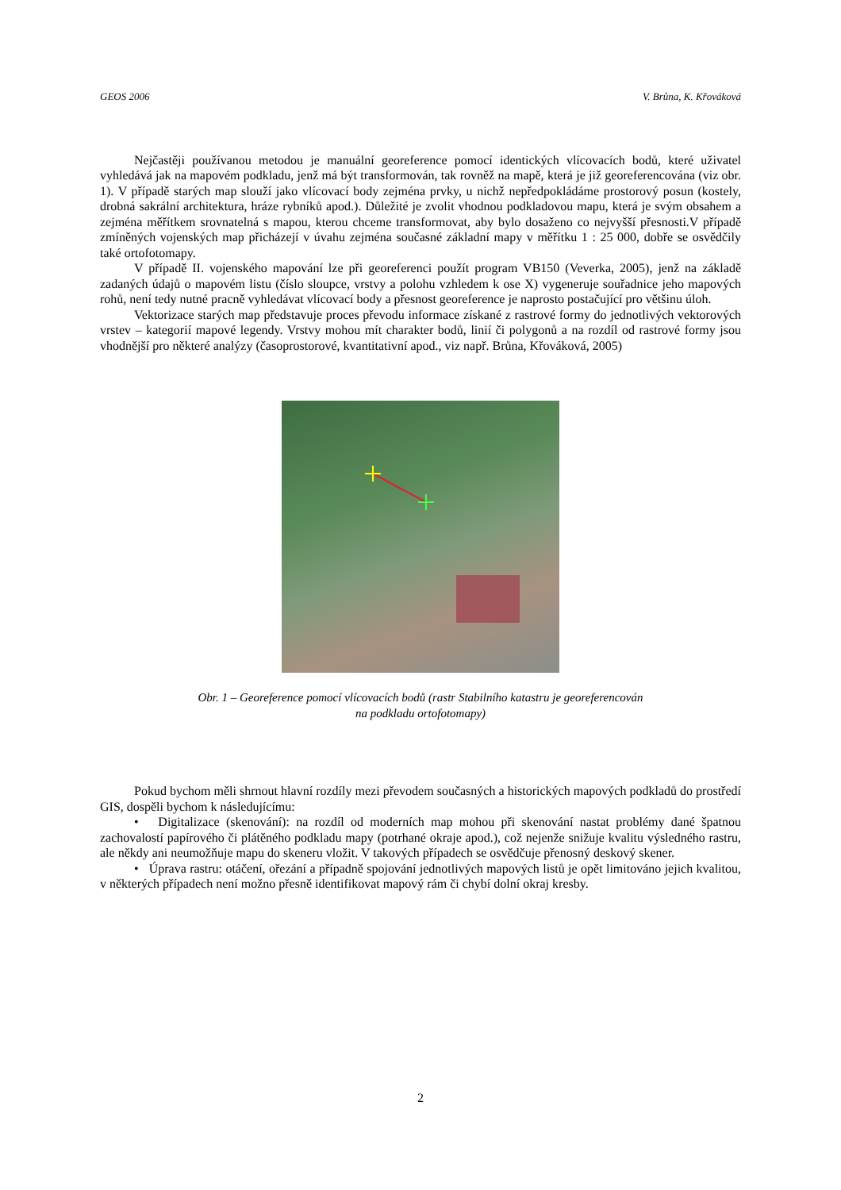GEOS 2006 V. Brůna, K. Křováková
Nejčastěji používanou metodou je manuální georeference pomocí identických vlícovacích bodů, které uživatel vyhledává jak na mapovém podkladu, jenž má být transformován, tak rovněž na mapě, která je již georeferencována (viz obr. 1). V případě starých map slouží jako vlícovací body zejména prvky, u nichž nepředpokládáme prostorový posun (kostely, drobná sakrální architektura, hráze rybníků apod.). Důležité je zvolit vhodnou podkladovou mapu, která je svým obsahem a zejména měřítkem srovnatelná s mapou, kterou chceme transformovat, aby bylo dosaženo co nejvyšší přesnosti.V případě zmíněných vojenských map přicházejí v úvahu zejména současné základní mapy v měřítku 1 : 25 000, dobře se osvědčily také ortofotomapy.
V případě II. vojenského mapování lze při georeferenci použít program VB150 (Veverka, 2005), jenž na základě zadaných údajů o mapovém listu (číslo sloupce, vrstvy a polohu vzhledem k ose X) vygeneruje souřadnice jeho mapových rohů, není tedy nutné pracně vyhledávat vlícovací body a přesnost georeference je naprosto postačující pro většinu úloh.
Vektorizace starých map představuje proces převodu informace získané z rastrové formy do jednotlivých vektorových vrstev – kategorií mapové legendy. Vrstvy mohou mít charakter bodů, linií či polygonů a na rozdíl od rastrové formy jsou vhodnější pro některé analýzy (časoprostorové, kvantitativní apod., viz např. Brůna, Křováková, 2005)
Obr. 1 – Georeference pomocí vlícovacích bodů (rastr Stabilního katastru je georeferencován
na podkladu ortofotomapy)
Pokud bychom měli shrnout hlavní rozdíly mezi převodem současných a historických mapových podkladů do prostředí GIS, dospěli bychom k následujícímu:
• Digitalizace (skenování): na rozdíl od moderních map mohou při skenování nastat problémy dané špatnou zachovalostí papírového či plátěného podkladu mapy (potrhané okraje apod.), což nejenže snižuje kvalitu výsledného rastru, ale někdy ani neumožňuje mapu do skeneru vložit. V takových případech se osvědčuje přenosný deskový skener.
• Úprava rastru: otáčení, ořezání a případně spojování jednotlivých mapových listů je opět limitováno jejich kvalitou, v některých případech není možno přesně identifikovat mapový rám či chybí dolní okraj kresby.
2